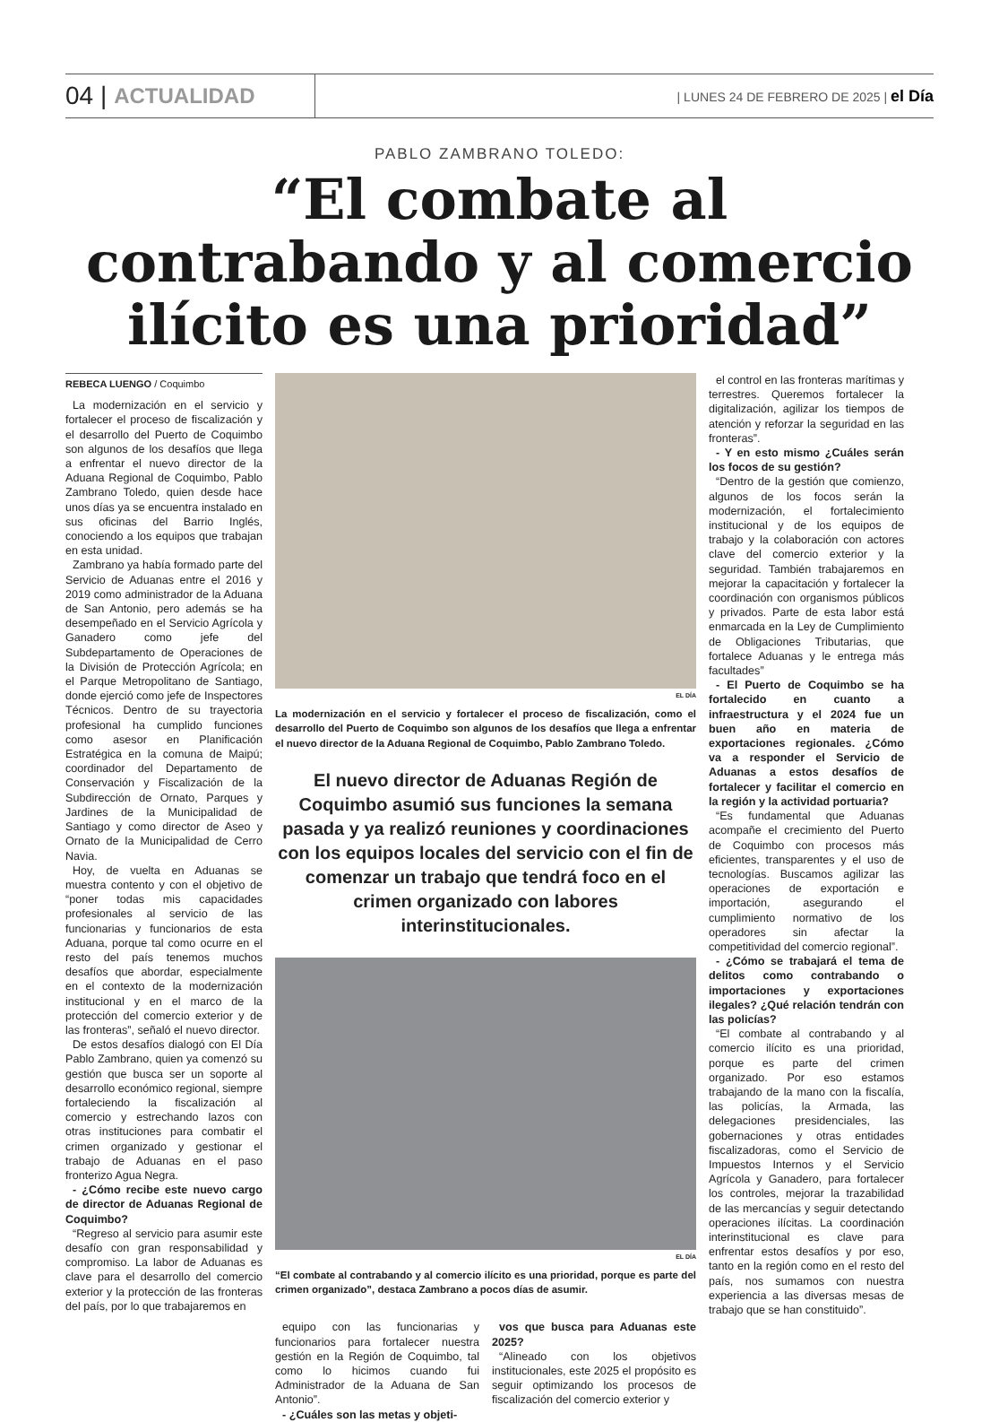04 | ACTUALIDAD
| LUNES 24 DE FEBRERO DE 2025 | el Día
PABLO ZAMBRANO TOLEDO:
“El combate al contrabando y al comercio ilícito es una prioridad”
REBECA LUENGO / Coquimbo
La modernización en el servicio y fortalecer el proceso de fiscalización y el desarrollo del Puerto de Coquimbo son algunos de los desafíos que llega a enfrentar el nuevo director de la Aduana Regional de Coquimbo, Pablo Zambrano Toledo, quien desde hace unos días ya se encuentra instalado en sus oficinas del Barrio Inglés, conociendo a los equipos que trabajan en esta unidad.
Zambrano ya había formado parte del Servicio de Aduanas entre el 2016 y 2019 como administrador de la Aduana de San Antonio, pero además se ha desempeñado en el Servicio Agrícola y Ganadero como jefe del Subdepartamento de Operaciones de la División de Protección Agrícola; en el Parque Metropolitano de Santiago, donde ejerció como jefe de Inspectores Técnicos. Dentro de su trayectoria profesional ha cumplido funciones como asesor en Planificación Estratégica en la comuna de Maipú; coordinador del Departamento de Conservación y Fiscalización de la Subdirección de Ornato, Parques y Jardines de la Municipalidad de Santiago y como director de Aseo y Ornato de la Municipalidad de Cerro Navia.
Hoy, de vuelta en Aduanas se muestra contento y con el objetivo de “poner todas mis capacidades profesionales al servicio de las funcionarias y funcionarios de esta Aduana, porque tal como ocurre en el resto del país tenemos muchos desafíos que abordar, especialmente en el contexto de la modernización institucional y en el marco de la protección del comercio exterior y de las fronteras”, señaló el nuevo director.
De estos desafíos dialogó con El Día Pablo Zambrano, quien ya comenzó su gestión que busca ser un soporte al desarrollo económico regional, siempre fortaleciendo la fiscalización al comercio y estrechando lazos con otras instituciones para combatir el crimen organizado y gestionar el trabajo de Aduanas en el paso fronterizo Agua Negra.
- ¿Cómo recibe este nuevo cargo de director de Aduanas Regional de Coquimbo?
“Regreso al servicio para asumir este desafío con gran responsabilidad y compromiso. La labor de Aduanas es clave para el desarrollo del comercio exterior y la protección de las fronteras del país, por lo que trabajaremos en
EL DÍA
La modernización en el servicio y fortalecer el proceso de fiscalización, como el desarrollo del Puerto de Coquimbo son algunos de los desafíos que llega a enfrentar el nuevo director de la Aduana Regional de Coquimbo, Pablo Zambrano Toledo.
El nuevo director de Aduanas Región de Coquimbo asumió sus funciones la semana pasada y ya realizó reuniones y coordinaciones con los equipos locales del servicio con el fin de comenzar un trabajo que tendrá foco en el crimen organizado con labores interinstitucionales.
EL DÍA
“El combate al contrabando y al comercio ilícito es una prioridad, porque es parte del crimen organizado”, destaca Zambrano a pocos días de asumir.
equipo con las funcionarias y funcionarios para fortalecer nuestra gestión en la Región de Coquimbo, tal como lo hicimos cuando fui Administrador de la Aduana de San Antonio”.
- ¿Cuáles son las metas y objeti-
vos que busca para Aduanas este 2025?
“Alineado con los objetivos institucionales, este 2025 el propósito es seguir optimizando los procesos de fiscalización del comercio exterior y
el control en las fronteras marítimas y terrestres. Queremos fortalecer la digitalización, agilizar los tiempos de atención y reforzar la seguridad en las fronteras”.
- Y en esto mismo ¿Cuáles serán los focos de su gestión?
“Dentro de la gestión que comienzo, algunos de los focos serán la modernización, el fortalecimiento institucional y de los equipos de trabajo y la colaboración con actores clave del comercio exterior y la seguridad. También trabajaremos en mejorar la capacitación y fortalecer la coordinación con organismos públicos y privados. Parte de esta labor está enmarcada en la Ley de Cumplimiento de Obligaciones Tributarias, que fortalece Aduanas y le entrega más facultades”
- El Puerto de Coquimbo se ha fortalecido en cuanto a infraestructura y el 2024 fue un buen año en materia de exportaciones regionales. ¿Cómo va a responder el Servicio de Aduanas a estos desafíos de fortalecer y facilitar el comercio en la región y la actividad portuaria?
“Es fundamental que Aduanas acompañe el crecimiento del Puerto de Coquimbo con procesos más eficientes, transparentes y el uso de tecnologías. Buscamos agilizar las operaciones de exportación e importación, asegurando el cumplimiento normativo de los operadores sin afectar la competitividad del comercio regional”.
- ¿Cómo se trabajará el tema de delitos como contrabando o importaciones y exportaciones ilegales? ¿Qué relación tendrán con las policías?
“El combate al contrabando y al comercio ilícito es una prioridad, porque es parte del crimen organizado. Por eso estamos trabajando de la mano con la fiscalía, las policías, la Armada, las delegaciones presidenciales, las gobernaciones y otras entidades fiscalizadoras, como el Servicio de Impuestos Internos y el Servicio Agrícola y Ganadero, para fortalecer los controles, mejorar la trazabilidad de las mercancías y seguir detectando operaciones ilícitas. La coordinación interinstitucional es clave para enfrentar estos desafíos y por eso, tanto en la región como en el resto del país, nos sumamos con nuestra experiencia a las diversas mesas de trabajo que se han constituido”.